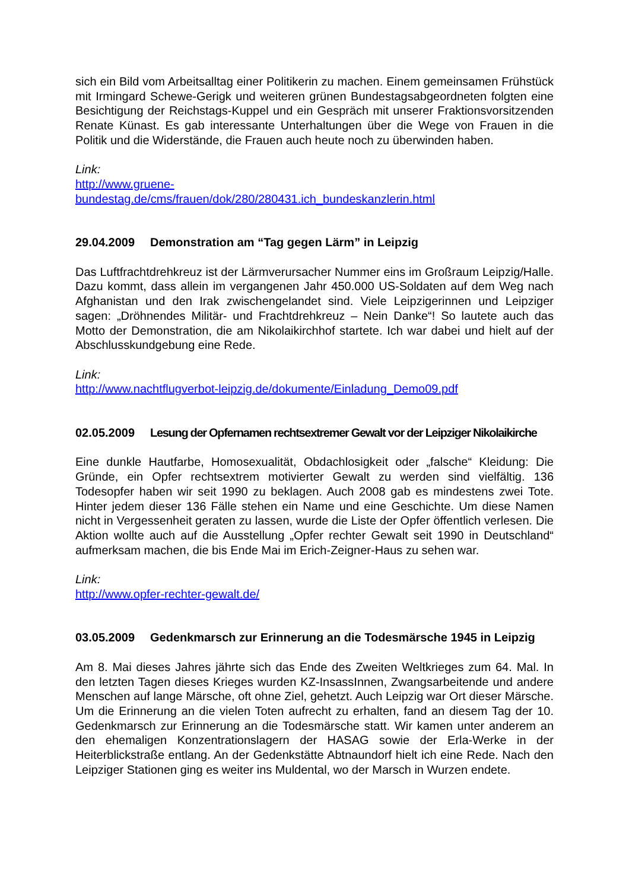sich ein Bild vom Arbeitsalltag einer Politikerin zu machen. Einem gemeinsamen Frühstück mit Irmingard Schewe-Gerigk und weiteren grünen Bundestagsabgeordneten folgten eine Besichtigung der Reichstags-Kuppel und ein Gespräch mit unserer Fraktionsvorsitzenden Renate Künast. Es gab interessante Unterhaltungen über die Wege von Frauen in die Politik und die Widerstände, die Frauen auch heute noch zu überwinden haben.
Link:
http://www.gruene-
bundestag.de/cms/frauen/dok/280/280431.ich_bundeskanzlerin.html
29.04.2009 Demonstration am “Tag gegen Lärm” in Leipzig
Das Luftfrachtdrehkreuz ist der Lärmverursacher Nummer eins im Großraum Leipzig/Halle. Dazu kommt, dass allein im vergangenen Jahr 450.000 US-Soldaten auf dem Weg nach Afghanistan und den Irak zwischengelandet sind. Viele Leipzigerinnen und Leipziger sagen: „Dröhnendes Militär- und Frachtdrehkreuz – Nein Danke“! So lautete auch das Motto der Demonstration, die am Nikolaikirchhof startete. Ich war dabei und hielt auf der Abschlusskundgebung eine Rede.
Link:
http://www.nachtflugverbot-leipzig.de/dokumente/Einladung_Demo09.pdf
02.05.2009 Lesung der Opfernamen rechtsextremer Gewalt vor der Leipziger Nikolaikirche
Eine dunkle Hautfarbe, Homosexualität, Obdachlosigkeit oder „falsche“ Kleidung: Die Gründe, ein Opfer rechtsextrem motivierter Gewalt zu werden sind vielfältig. 136 Todesopfer haben wir seit 1990 zu beklagen. Auch 2008 gab es mindestens zwei Tote. Hinter jedem dieser 136 Fälle stehen ein Name und eine Geschichte. Um diese Namen nicht in Vergessenheit geraten zu lassen, wurde die Liste der Opfer öffentlich verlesen. Die Aktion wollte auch auf die Ausstellung „Opfer rechter Gewalt seit 1990 in Deutschland“ aufmerksam machen, die bis Ende Mai im Erich-Zeigner-Haus zu sehen war.
Link:
http://www.opfer-rechter-gewalt.de/
03.05.2009 Gedenkmarsch zur Erinnerung an die Todesmärsche 1945 in Leipzig
Am 8. Mai dieses Jahres jährte sich das Ende des Zweiten Weltkrieges zum 64. Mal. In den letzten Tagen dieses Krieges wurden KZ-InsassInnen, Zwangsarbeitende und andere Menschen auf lange Märsche, oft ohne Ziel, gehetzt. Auch Leipzig war Ort dieser Märsche. Um die Erinnerung an die vielen Toten aufrecht zu erhalten, fand an diesem Tag der 10. Gedenkmarsch zur Erinnerung an die Todesmärsche statt. Wir kamen unter anderem an den ehemaligen Konzentrationslagern der HASAG sowie der Erla-Werke in der Heiterblickstraße entlang. An der Gedenkstätte Abtnaundorf hielt ich eine Rede. Nach den Leipziger Stationen ging es weiter ins Muldental, wo der Marsch in Wurzen endete.